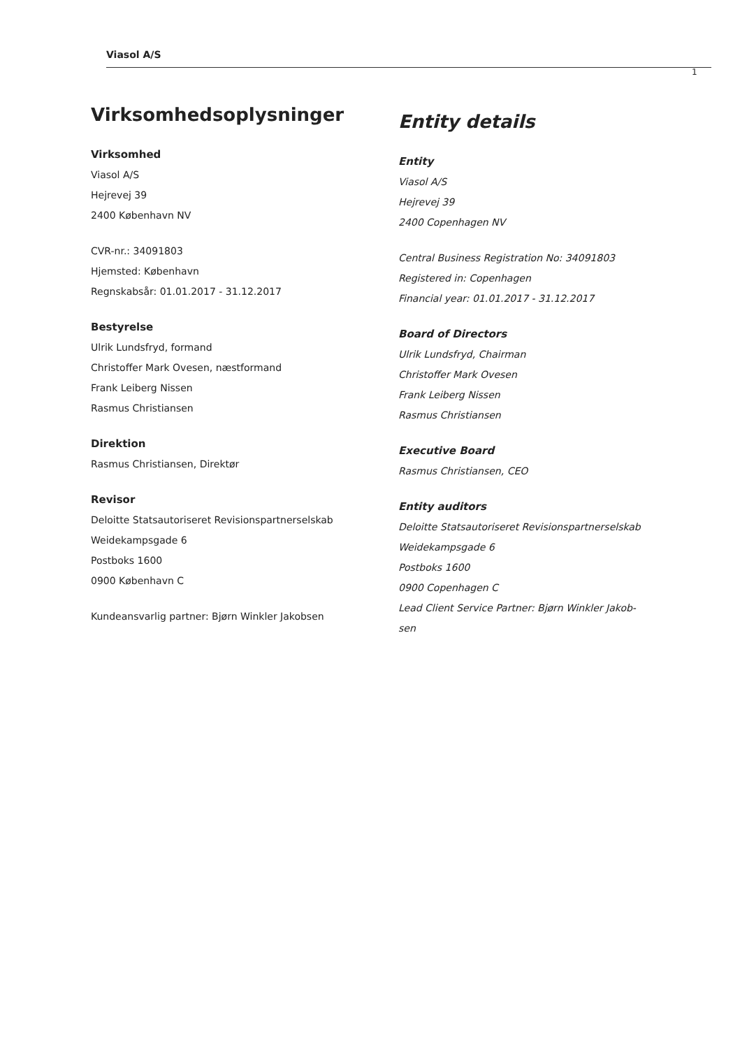Viasol A/S
1
Virksomhedsoplysninger
Virksomhed
Viasol A/S
Hejrevej 39
2400 København NV
CVR-nr.: 34091803
Hjemsted: København
Regnskabsår: 01.01.2017 - 31.12.2017
Bestyrelse
Ulrik Lundsfryd, formand
Christoffer Mark Ovesen, næstformand
Frank Leiberg Nissen
Rasmus Christiansen
Direktion
Rasmus Christiansen, Direktør
Revisor
Deloitte Statsautoriseret Revisionspartnerselskab
Weidekampsgade 6
Postboks 1600
0900 København C
Kundeansvarlig partner: Bjørn Winkler Jakobsen
Entity details
Entity
Viasol A/S
Hejrevej 39
2400 Copenhagen NV
Central Business Registration No: 34091803
Registered in: Copenhagen
Financial year: 01.01.2017 - 31.12.2017
Board of Directors
Ulrik Lundsfryd, Chairman
Christoffer Mark Ovesen
Frank Leiberg Nissen
Rasmus Christiansen
Executive Board
Rasmus Christiansen, CEO
Entity auditors
Deloitte Statsautoriseret Revisionspartnerselskab
Weidekampsgade 6
Postboks 1600
0900 Copenhagen C
Lead Client Service Partner: Bjørn Winkler Jakob-
sen